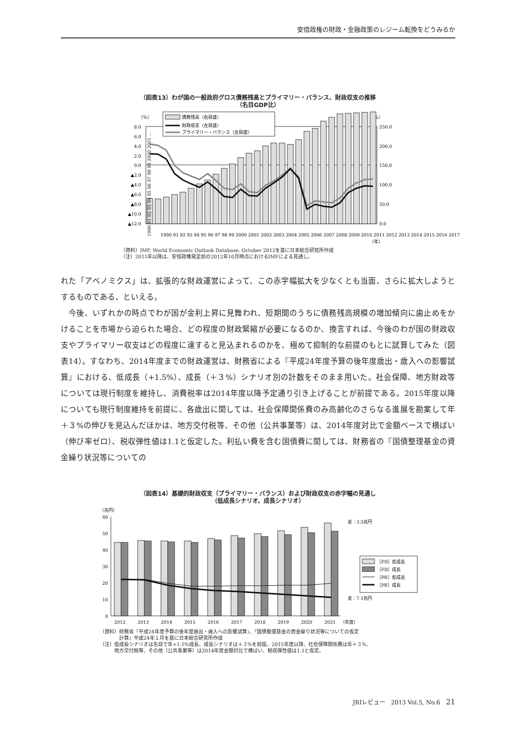安倍政権の財政・金融政策のレジーム転換をどうみるか
（図表13）わが国の一般政府グロス債務残高とプライマリー・バランス、財政収支の推移
（名目GDP比）
（%）
（%）
8.0
6.0
4.0
2.0
0.0
▲2.0
▲4.0
▲6.0
▲8.0
▲10.0
▲12.0
250.0
200.0
150.0
100.0
50.0
0.0
債務残高（右目盛）
財政収支（左目盛）
プライマリー・バランス（左目盛）
1990 91 92 93 94 95 96 97 98 99 2000 2001 ...
1990 91 92 93 94 95 96 97 98 99 2000 2001 2002 2003 2004 2005 2006 2007 2008 2009 2010 2011 2012 2013 2014 2015 2016 2017
（年）
（資料）IMF, World Economic Outlook Database, October 2012を基に日本総合研究所作成
（注）2011年以降は、安倍政権発足前の2012年10月時点におけるIMFによる見通し。
れた「アベノミクス」は、拡張的な財政運営によって、この赤字幅拡大を少なくとも当面、さらに拡大しようとするものである、といえる。
　今後、いずれかの時点でわが国が金利上昇に見舞われ、短期間のうちに債務残高規模の増加傾向に歯止めをかけることを市場から迫られた場合、どの程度の財政緊縮が必要になるのか、換言すれば、今後のわが国の財政収支やプライマリー収支はどの程度に達すると見込まれるのかを、極めて抑制的な前提のもとに試算してみた（図表14）。すなわち、2014年度までの財政運営は、財務省による『平成24年度予算の後年度歳出・歳入への影響試算』における、低成長（+1.5%）、成長（＋３%）シナリオ別の計数をそのまま用いた。社会保障、地方財政等については現行制度を維持し、消費税率は2014年度以降予定通り引き上げることが前提である。2015年度以降についても現行制度維持を前提に、各歳出に関しては、社会保障関係費のみ高齢化のさらなる進展を勘案して年＋３%の伸びを見込んだほかは、地方交付税等、その他（公共事業等）は、2014年度対比で金額ベースで横ばい（伸び率ゼロ）、税収弾性値は1.1と仮定した。利払い費を含む国債費に関しては、財務省の『国債整理基金の資金繰り状況等についての
（図表14）基礎的財政収支（プライマリー・バランス）および財政収支の赤字幅の見通し
（低成長シナリオ、成長シナリオ）
（兆円）
60
50
40
30
20
10
0
差：3.5兆円
差：7.1兆円
［FD］低成長
［FD］成長
［PB］低成長
［PB］成長
2012
2013
2014
2015
2016
2017
2018
2019
2020
2021
（年度）
（資料）財務省『平成24年度予算の後年度歳出・歳入への影響試算』、『国債整理基金の資金繰り状況等についての仮定
　　　　計算』平成24年１月を基に日本総合研究所作成
（注）低成長シナリオは名目で年+1.5%成長、成長シナリオは＋３%を前提。2015年度以降、社会保障関係費は年＋３%、
　　　地方交付税等、その他（公共事業等）は2014年度金額対比で横ばい、税収弾性値は1.1と仮定。
JRIレビュー　2013 Vol.5, No.6　21